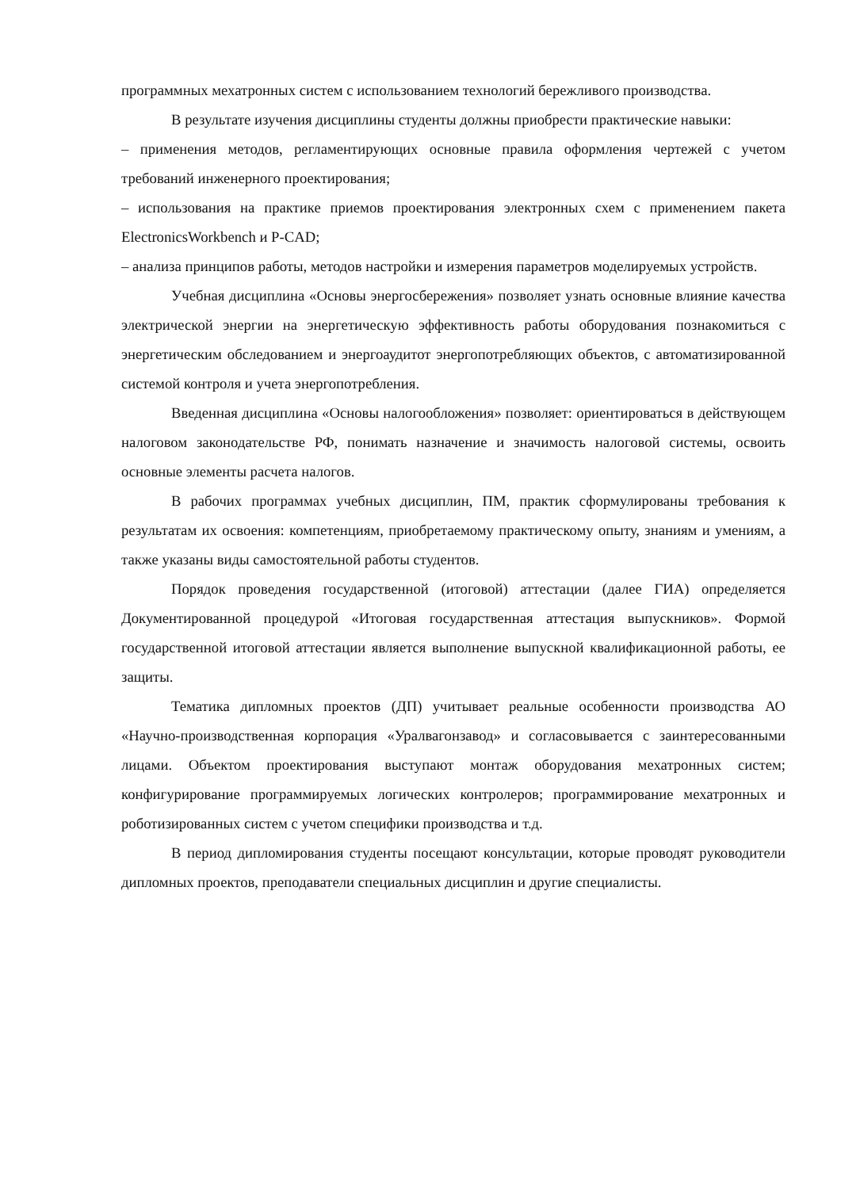программных мехатронных систем с использованием технологий бережливого производства.
В результате изучения дисциплины студенты должны приобрести практические навыки:
– применения методов, регламентирующих основные правила оформления чертежей с учетом требований инженерного проектирования;
– использования на практике приемов проектирования электронных схем с применением пакета ElectronicsWorkbench и P-CAD;
– анализа принципов работы, методов настройки и измерения параметров моделируемых устройств.
Учебная дисциплина «Основы энергосбережения» позволяет узнать основные влияние качества электрической энергии на энергетическую эффективность работы оборудования познакомиться с энергетическим обследованием и энергоаудитот энергопотребляющих объектов, с автоматизированной системой контроля и учета энергопотребления.
Введенная дисциплина «Основы налогообложения» позволяет: ориентироваться в действующем налоговом законодательстве РФ, понимать назначение и значимость налоговой системы, освоить основные элементы расчета налогов.
В рабочих программах учебных дисциплин, ПМ, практик сформулированы требования к результатам их освоения: компетенциям, приобретаемому практическому опыту, знаниям и умениям, а также указаны виды самостоятельной работы студентов.
Порядок проведения государственной (итоговой) аттестации (далее ГИА) определяется Документированной процедурой «Итоговая государственная аттестация выпускников». Формой государственной итоговой аттестации является выполнение выпускной квалификационной работы, ее защиты.
Тематика дипломных проектов (ДП) учитывает реальные особенности производства АО «Научно-производственная корпорация «Уралвагонзавод» и согласовывается с заинтересованными лицами. Объектом проектирования выступают монтаж оборудования мехатронных систем; конфигурирование программируемых логических контролеров; программирование мехатронных и роботизированных систем с учетом специфики производства и т.д.
В период дипломирования студенты посещают консультации, которые проводят руководители дипломных проектов, преподаватели специальных дисциплин и другие специалисты.